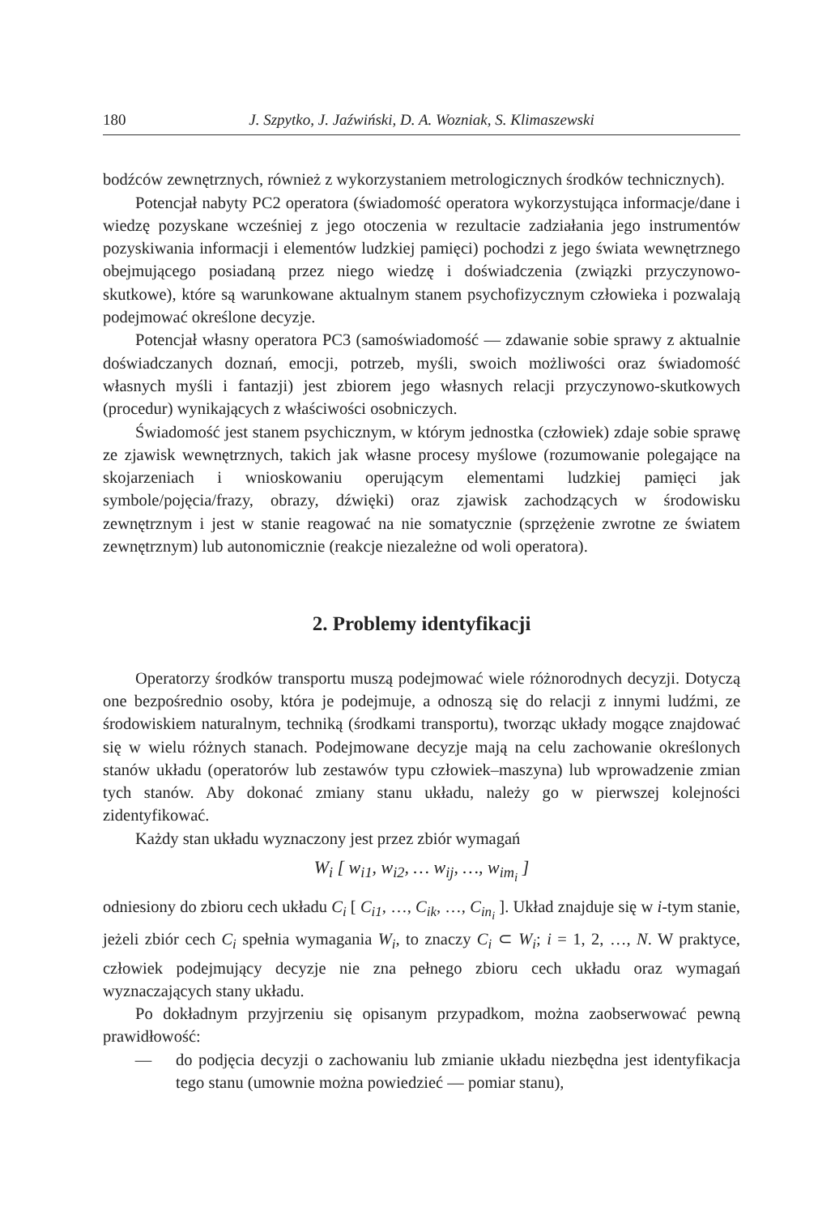180 J. Szpytko, J. Jaźwiński, D. A. Wozniak, S. Klimaszewski
bodźców zewnętrznych, również z wykorzystaniem metrologicznych środków technicznych).
Potencjał nabyty PC2 operatora (świadomość operatora wykorzystująca informacje/dane i wiedzę pozyskane wcześniej z jego otoczenia w rezultacie zadziałania jego instrumentów pozyskiwania informacji i elementów ludzkiej pamięci) pochodzi z jego świata wewnętrznego obejmującego posiadaną przez niego wiedzę i doświadczenia (związki przyczynowo-skutkowe), które są warunkowane aktualnym stanem psychofizycznym człowieka i pozwalają podejmować określone decyzje.
Potencjał własny operatora PC3 (samoświadomość — zdawanie sobie sprawy z aktualnie doświadczanych doznań, emocji, potrzeb, myśli, swoich możliwości oraz świadomość własnych myśli i fantazji) jest zbiorem jego własnych relacji przyczynowo-skutkowych (procedur) wynikających z właściwości osobniczych.
Świadomość jest stanem psychicznym, w którym jednostka (człowiek) zdaje sobie sprawę ze zjawisk wewnętrznych, takich jak własne procesy myślowe (rozumowanie polegające na skojarzeniach i wnioskowaniu operującym elementami ludzkiej pamięci jak symbole/pojęcia/frazy, obrazy, dźwięki) oraz zjawisk zachodzących w środowisku zewnętrznym i jest w stanie reagować na nie somatycznie (sprzężenie zwrotne ze światem zewnętrznym) lub autonomicznie (reakcje niezależne od woli operatora).
2. Problemy identyfikacji
Operatorzy środków transportu muszą podejmować wiele różnorodnych decyzji. Dotyczą one bezpośrednio osoby, która je podejmuje, a odnoszą się do relacji z innymi ludźmi, ze środowiskiem naturalnym, techniką (środkami transportu), tworząc układy mogące znajdować się w wielu różnych stanach. Podejmowane decyzje mają na celu zachowanie określonych stanów układu (operatorów lub zestawów typu człowiek–maszyna) lub wprowadzenie zmian tych stanów. Aby dokonać zmiany stanu układu, należy go w pierwszej kolejności zidentyfikować.
Każdy stan układu wyznaczony jest przez zbiór wymagań
W<sub>i</sub> [ w<sub>i1</sub>, w<sub>i2</sub>, … w<sub>ij</sub>, …, w<sub>im<sub>i</sub></sub> ]
odniesiony do zbioru cech układu C<sub>i</sub> [ C<sub>i1</sub>, …, C<sub>ik</sub>, …, C<sub>in<sub>i</sub></sub> ]. Układ znajduje się w i-tym stanie, jeżeli zbiór cech C<sub>i</sub> spełnia wymagania W<sub>i</sub>, to znaczy C<sub>i</sub> ⊂ W<sub>i</sub>; i = 1, 2, …, N. W praktyce, człowiek podejmujący decyzje nie zna pełnego zbioru cech układu oraz wymagań wyznaczających stany układu.
Po dokładnym przyjrzeniu się opisanym przypadkom, można zaobserwować pewną prawidłowość:
— do podjęcia decyzji o zachowaniu lub zmianie układu niezbędna jest identyfikacja tego stanu (umownie można powiedzieć — pomiar stanu),